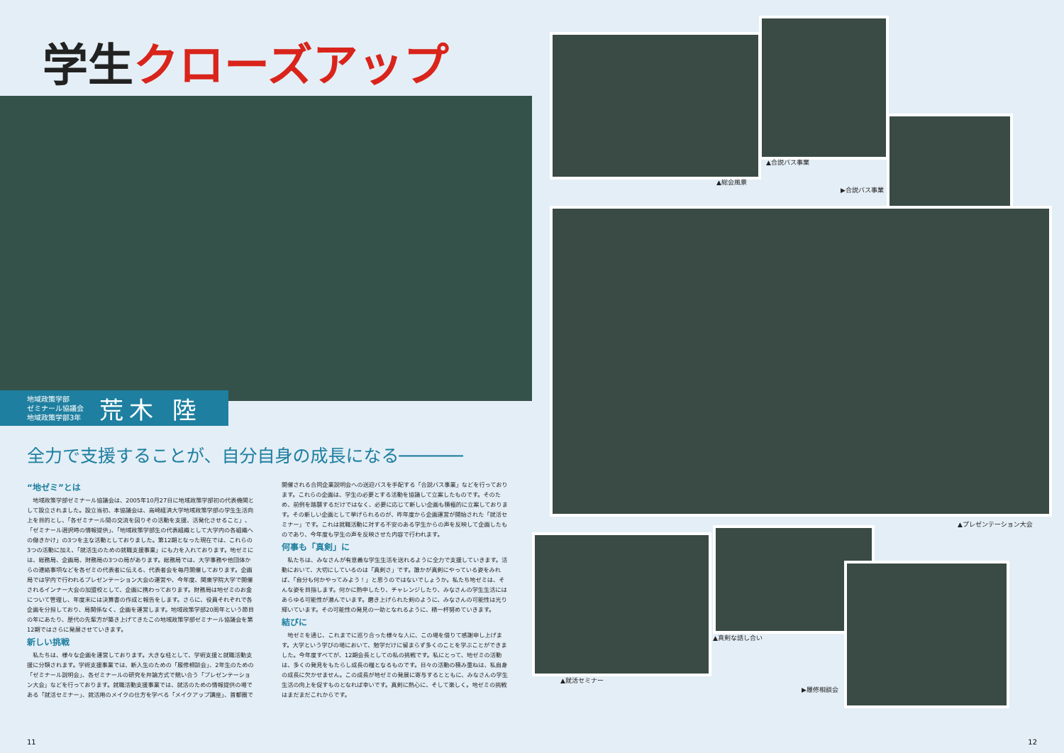学生クローズアップ
地域政策学部
ゼミナール協議会
地域政策学部3年
荒木 陸
全力で支援することが、自分自身の成長になる──────
“地ゼミ”とは
地域政策学部ゼミナール協議会は、2005年10月27日に地域政策学部初の代表機関として設立されました。設立当初、本協議会は、高崎経済大学地域政策学部の学生生活向上を目的とし、「各ゼミナール間の交流を図りその活動を支援、活発化させること」、「ゼミナール選択時の情報提供」、「地域政策学部生の代表組織として大学内の各組織への働きかけ」の3つを主な活動としておりました。第12期となった現在では、これらの3つの活動に加え、「就活生のための就職支援事業」にも力を入れております。地ゼミには、総務局、企画局、財務局の3つの局があります。総務局では、大学事務や他団体からの連絡事項などを各ゼミの代表者に伝える、代表者会を毎月開催しております。企画局では学内で行われるプレゼンテーション大会の運営や、今年度、関東学院大学で開催されるインナー大会の加盟校として、企画に携わっております。財務局は地ゼミのお金について管理し、年度末には決算書の作成と報告をします。さらに、役員それぞれで各企画を分担しており、局関係なく、企画を運営します。地域政策学部20周年という節目の年にあたり、歴代の先輩方が築き上げてきたこの地域政策学部ゼミナール協議会を第12期ではさらに発展させていきます。
新しい挑戦
私たちは、様々な企画を運営しております。大きな柱として、学術支援と就職活動支援に分類されます。学術支援事業では、新入生のための「履修相談会」、2年生のための「ゼミナール説明会」、各ゼミナールの研究を弁論方式で競い合う「プレゼンテーション大会」などを行っております。就職活動支援事業では、就活のための情報提供の場である「就活セミナー」、就活用のメイクの仕方を学べる「メイクアップ講座」、首都圏で開催される合同企業説明会への送迎バスを手配する「合説バス事業」などを行っております。これらの企画は、学生の必要とする活動を協議して立案したものです。そのため、前例を踏襲するだけではなく、必要に応じて新しい企画も積極的に立案しております。その新しい企画として挙げられるのが、昨年度から企画運営が開始された「就活セミナー」です。これは就職活動に対する不安のある学生からの声を反映して企画したものであり、今年度も学生の声を反映させた内容で行われます。
何事も「真剣」に
私たちは、みなさんが有意義な学生生活を送れるように全力で支援していきます。活動において、大切にしているのは「真剣さ」です。誰かが真剣にやっている姿をみれば、「自分も何かやってみよう！」と思うのではないでしょうか。私たち地ゼミは、そんな姿を目指します。何かに熱中したり、チャレンジしたり、みなさんの学生生活にはあらゆる可能性が潜んでいます。磨き上げられた剣のように、みなさんの可能性は光り輝いています。その可能性の発見の一助となれるように、精一杯努めていきます。
結びに
地ゼミを通じ、これまでに巡り合った様々な人に、この場を借りて感謝申し上げます。大学という学びの場において、勉学だけに留まらず多くのことを学ぶことができました。今年度すべてが、12期会長としての私の挑戦です。私にとって、地ゼミの活動は、多くの発見をもたらし成長の糧となるものです。日々の活動の積み重ねは、私自身の成長に欠かせません。この成長が地ゼミの発展に寄与するとともに、みなさんの学生生活の向上を促すものとなれば幸いです。真剣に熱心に、そして楽しく。地ゼミの挑戦はまだまだこれからです。
11
▲総会風景
▲合説バス事業
▶合説バス事業
▲プレゼンテーション大会
▲就活セミナー
▲真剣な話し合い
▶履修相談会
12